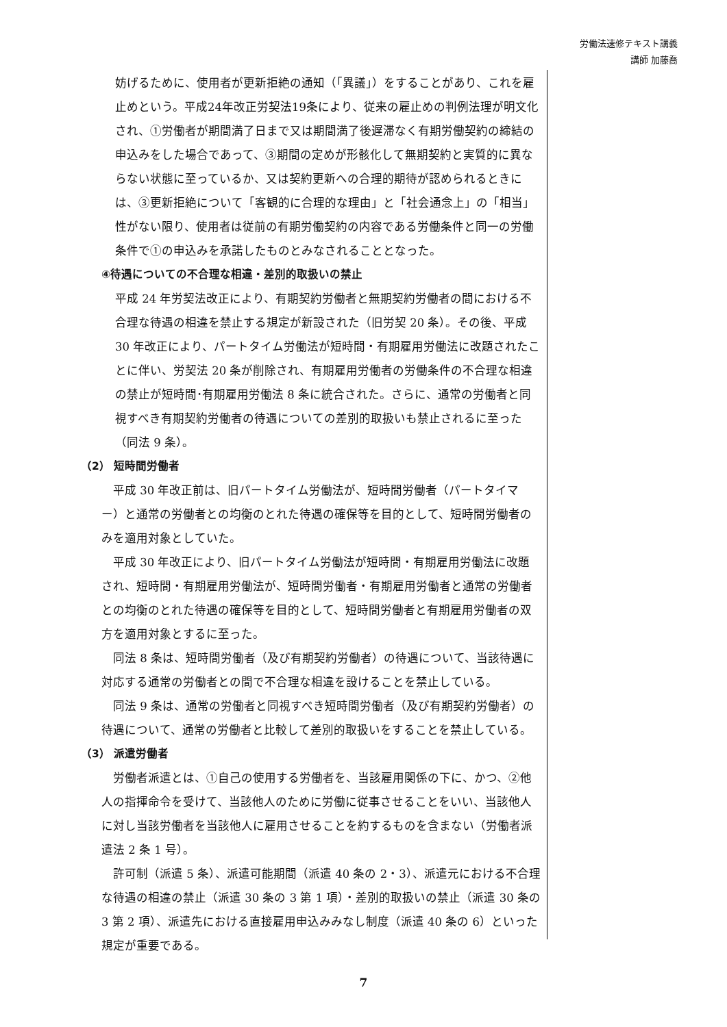労働法速修テキスト講義
講師 加藤喬
妨げるために、使用者が更新拒絶の通知（「異議」）をすることがあり、これを雇止めという。平成24年改正労契法19条により、従来の雇止めの判例法理が明文化され、①労働者が期間満了日まで又は期間満了後遅滞なく有期労働契約の締結の申込みをした場合であって、③期間の定めが形骸化して無期契約と実質的に異ならない状態に至っているか、又は契約更新への合理的期待が認められるときには、③更新拒絶について「客観的に合理的な理由」と「社会通念上」の「相当」性がない限り、使用者は従前の有期労働契約の内容である労働条件と同一の労働条件で①の申込みを承諾したものとみなされることとなった。
④待遇についての不合理な相違・差別的取扱いの禁止
平成 24 年労契法改正により、有期契約労働者と無期契約労働者の間における不合理な待遇の相違を禁止する規定が新設された（旧労契 20 条）。その後、平成 30 年改正により、パートタイム労働法が短時間・有期雇用労働法に改題されたことに伴い、労契法 20 条が削除され、有期雇用労働者の労働条件の不合理な相違の禁止が短時間･有期雇用労働法 8 条に統合された。さらに、通常の労働者と同視すべき有期契約労働者の待遇についての差別的取扱いも禁止されるに至った（同法 9 条）。
（2） 短時間労働者
　平成 30 年改正前は、旧パートタイム労働法が、短時間労働者（パートタイマー）と通常の労働者との均衡のとれた待遇の確保等を目的として、短時間労働者のみを適用対象としていた。
　平成 30 年改正により、旧パートタイム労働法が短時間・有期雇用労働法に改題され、短時間・有期雇用労働法が、短時間労働者・有期雇用労働者と通常の労働者との均衡のとれた待遇の確保等を目的として、短時間労働者と有期雇用労働者の双方を適用対象とするに至った。
　同法 8 条は、短時間労働者（及び有期契約労働者）の待遇について、当該待遇に対応する通常の労働者との間で不合理な相違を設けることを禁止している。
　同法 9 条は、通常の労働者と同視すべき短時間労働者（及び有期契約労働者）の待遇について、通常の労働者と比較して差別的取扱いをすることを禁止している。
（3） 派遣労働者
　労働者派遣とは、①自己の使用する労働者を、当該雇用関係の下に、かつ、②他人の指揮命令を受けて、当該他人のために労働に従事させることをいい、当該他人に対し当該労働者を当該他人に雇用させることを約するものを含まない（労働者派遣法 2 条 1 号）。
　許可制（派遣 5 条）、派遣可能期間（派遣 40 条の 2・3）、派遣元における不合理な待遇の相違の禁止（派遣 30 条の 3 第 1 項）・差別的取扱いの禁止（派遣 30 条の 3 第 2 項）、派遣先における直接雇用申込みみなし制度（派遣 40 条の 6）といった規定が重要である。
7